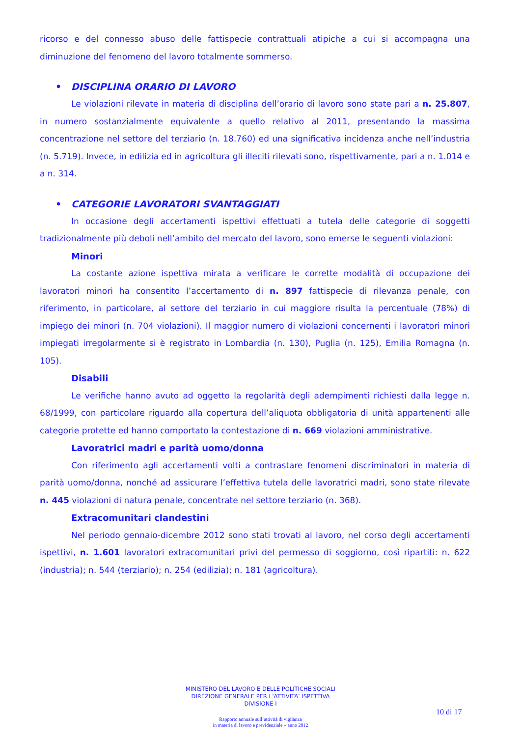ricorso e del connesso abuso delle fattispecie contrattuali atipiche a cui si accompagna una diminuzione del fenomeno del lavoro totalmente sommerso.
• DISCIPLINA ORARIO DI LAVORO
Le violazioni rilevate in materia di disciplina dell’orario di lavoro sono state pari a n. 25.807, in numero sostanzialmente equivalente a quello relativo al 2011, presentando la massima concentrazione nel settore del terziario (n. 18.760) ed una significativa incidenza anche nell’industria (n. 5.719). Invece, in edilizia ed in agricoltura gli illeciti rilevati sono, rispettivamente, pari a n. 1.014 e a n. 314.
• CATEGORIE LAVORATORI SVANTAGGIATI
In occasione degli accertamenti ispettivi effettuati a tutela delle categorie di soggetti tradizionalmente più deboli nell’ambito del mercato del lavoro, sono emerse le seguenti violazioni:
Minori
La costante azione ispettiva mirata a verificare le corrette modalità di occupazione dei lavoratori minori ha consentito l’accertamento di n. 897 fattispecie di rilevanza penale, con riferimento, in particolare, al settore del terziario in cui maggiore risulta la percentuale (78%) di impiego dei minori (n. 704 violazioni). Il maggior numero di violazioni concernenti i lavoratori minori impiegati irregolarmente si è registrato in Lombardia (n. 130), Puglia (n. 125), Emilia Romagna (n. 105).
Disabili
Le verifiche hanno avuto ad oggetto la regolarità degli adempimenti richiesti dalla legge n. 68/1999, con particolare riguardo alla copertura dell’aliquota obbligatoria di unità appartenenti alle categorie protette ed hanno comportato la contestazione di n. 669 violazioni amministrative.
Lavoratrici madri e parità uomo/donna
Con riferimento agli accertamenti volti a contrastare fenomeni discriminatori in materia di parità uomo/donna, nonché ad assicurare l’effettiva tutela delle lavoratrici madri, sono state rilevate n. 445 violazioni di natura penale, concentrate nel settore terziario (n. 368).
Extracomunitari clandestini
Nel periodo gennaio-dicembre 2012 sono stati trovati al lavoro, nel corso degli accertamenti ispettivi, n. 1.601 lavoratori extracomunitari privi del permesso di soggiorno, così ripartiti: n. 622 (industria); n. 544 (terziario); n. 254 (edilizia); n. 181 (agricoltura).
MINISTERO DEL LAVORO E DELLE POLITICHE SOCIALI
DIREZIONE GENERALE PER L’ATTIVITA’ ISPETTIVA
DIVISIONE I
10 di 17
Rapporto annuale sull’attività di vigilanza
in materia di lavoro e previdenziale – anno 2012